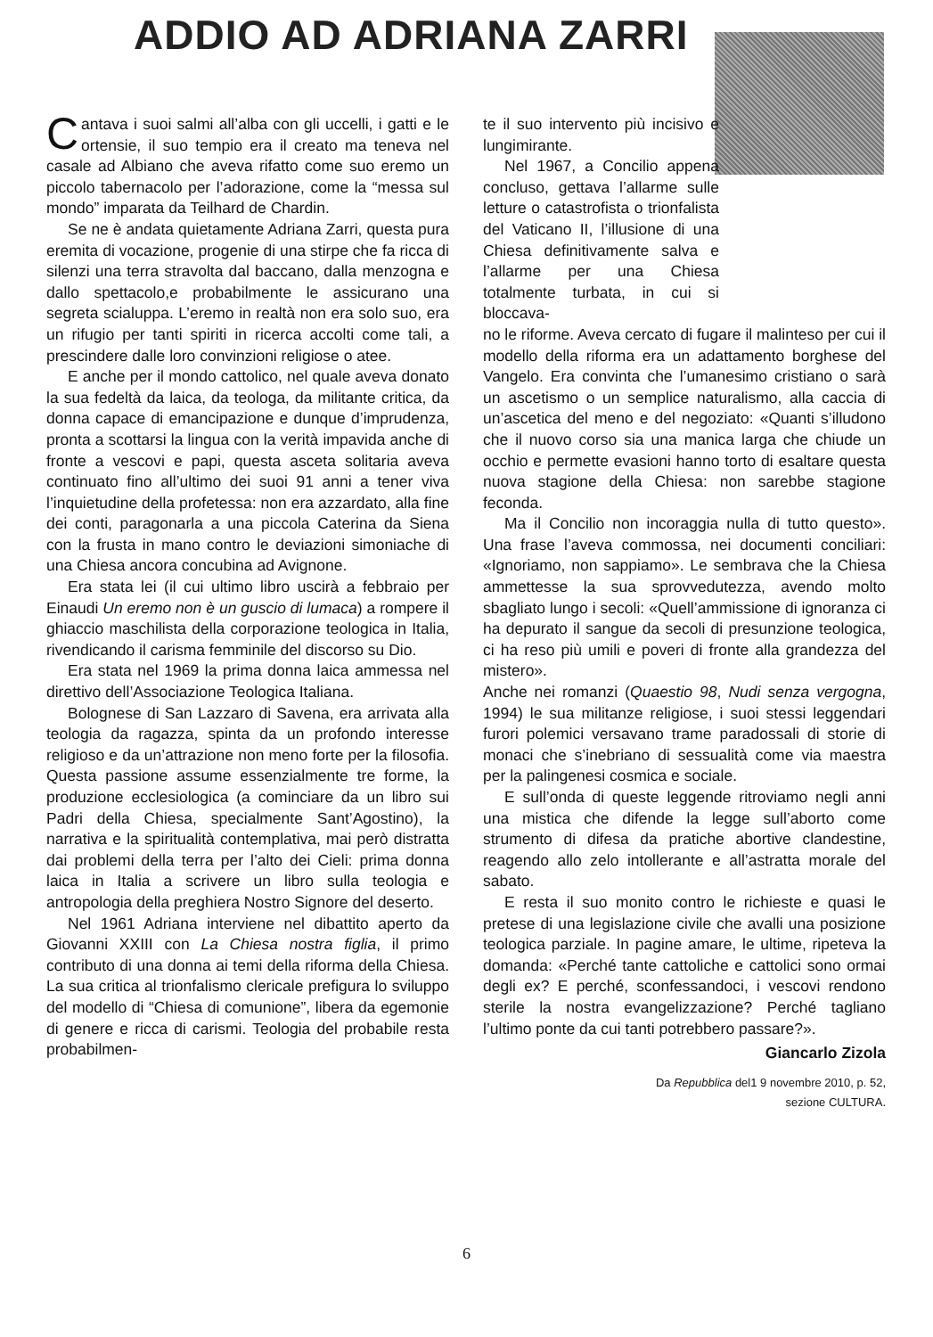ADDIO AD ADRIANA ZARRI
Cantava i suoi salmi all’alba con gli uccelli, i gatti e le ortensie, il suo tempio era il creato ma teneva nel casale ad Albiano che aveva rifatto come suo eremo un piccolo tabernacolo per l’adorazione, come la “messa sul mondo” imparata da Teilhard de Chardin.
Se ne è andata quietamente Adriana Zarri, questa pura eremita di vocazione, progenie di una stirpe che fa ricca di silenzi una terra stravolta dal baccano, dalla menzogna e dallo spettacolo,e probabilmente le assicurano una segreta scialuppa. L’eremo in realtà non era solo suo, era un rifugio per tanti spiriti in ricerca accolti come tali, a prescindere dalle loro convinzioni religiose o atee.
E anche per il mondo cattolico, nel quale aveva donato la sua fedeltà da laica, da teologa, da militante critica, da donna capace di emancipazione e dunque d’imprudenza, pronta a scottarsi la lingua con la verità impavida anche di fronte a vescovi e papi, questa asceta solitaria aveva continuato fino all’ultimo dei suoi 91 anni a tener viva l’inquietudine della profetessa: non era azzardato, alla fine dei conti, paragonarla a una piccola Caterina da Siena con la frusta in mano contro le deviazioni simoniache di una Chiesa ancora concubina ad Avignone.
Era stata lei (il cui ultimo libro uscirà a febbraio per Einaudi Un eremo non è un guscio di lumaca) a rompere il ghiaccio maschilista della corporazione teologica in Italia, rivendicando il carisma femminile del discorso su Dio.
Era stata nel 1969 la prima donna laica ammessa nel direttivo dell’Associazione Teologica Italiana.
Bolognese di San Lazzaro di Savena, era arrivata alla teologia da ragazza, spinta da un profondo interesse religioso e da un’attrazione non meno forte per la filosofia. Questa passione assume essenzialmente tre forme, la produzione ecclesiologica (a cominciare da un libro sui Padri della Chiesa, specialmente Sant’Agostino), la narrativa e la spiritualità contemplativa, mai però distratta dai problemi della terra per l’alto dei Cieli: prima donna laica in Italia a scrivere un libro sulla teologia e antropologia della preghiera Nostro Signore del deserto.
Nel 1961 Adriana interviene nel dibattito aperto da Giovanni XXIII con La Chiesa nostra figlia, il primo contributo di una donna ai temi della riforma della Chiesa. La sua critica al trionfalismo clericale prefigura lo sviluppo del modello di “Chiesa di comunione”, libera da egemonie di genere e ricca di carismi. Teologia del probabile resta probabilmen-
te il suo intervento più incisivo e lungimirante.
Nel 1967, a Concilio appena concluso, gettava l’allarme sulle letture o catastrofista o trionfalista del Vaticano II, l’illusione di una Chiesa definitivamente salva e l’allarme per una Chiesa totalmente turbata, in cui si bloccava-
no le riforme. Aveva cercato di fugare il malinteso per cui il modello della riforma era un adattamento borghese del Vangelo. Era convinta che l’umanesimo cristiano o sarà un ascetismo o un semplice naturalismo, alla caccia di un’ascetica del meno e del negoziato: «Quanti s’illudono che il nuovo corso sia una manica larga che chiude un occhio e permette evasioni hanno torto di esaltare questa nuova stagione della Chiesa: non sarebbe stagione feconda.
Ma il Concilio non incoraggia nulla di tutto questo». Una frase l’aveva commossa, nei documenti conciliari: «Ignoriamo, non sappiamo». Le sembrava che la Chiesa ammettesse la sua sprovvedutezza, avendo molto sbagliato lungo i secoli: «Quell’ammissione di ignoranza ci ha depurato il sangue da secoli di presunzione teologica, ci ha reso più umili e poveri di fronte alla grandezza del mistero».
Anche nei romanzi (Quaestio 98, Nudi senza vergogna, 1994) le sua militanze religiose, i suoi stessi leggendari furori polemici versavano trame paradossali di storie di monaci che s’inebriano di sessualità come via maestra per la palingenesi cosmica e sociale.
E sull’onda di queste leggende ritroviamo negli anni una mistica che difende la legge sull’aborto come strumento di difesa da pratiche abortive clandestine, reagendo allo zelo intollerante e all’astratta morale del sabato.
E resta il suo monito contro le richieste e quasi le pretese di una legislazione civile che avalli una posizione teologica parziale. In pagine amare, le ultime, ripeteva la domanda: «Perché tante cattoliche e cattolici sono ormai degli ex? E perché, sconfessandoci, i vescovi rendono sterile la nostra evangelizzazione? Perché tagliano l’ultimo ponte da cui tanti potrebbero passare?».
Giancarlo Zizola
Da Repubblica del1 9 novembre 2010, p. 52,
sezione CULTURA.
6